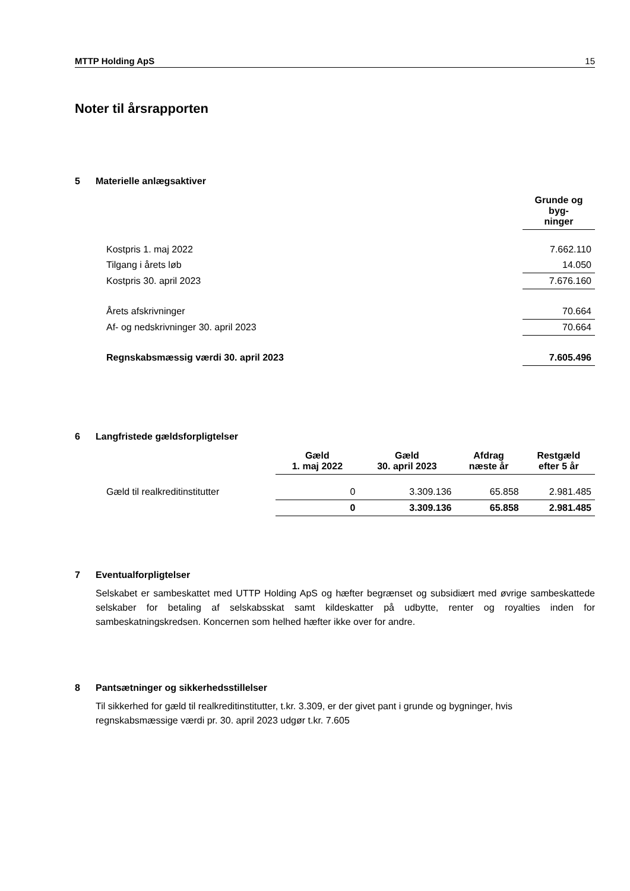MTTP Holding ApS 15
Noter til årsrapporten
5 Materielle anlægsaktiver
| | | Grunde og byg- ninger |
| | Kostpris 1. maj 2022 | 7.662.110 |
| | Tilgang i årets løb | 14.050 |
| | Kostpris 30. april 2023 | 7.676.160 |
| | Årets afskrivninger | 70.664 |
| | Af- og nedskrivninger 30. april 2023 | 70.664 |
| | Regnskabsmæssig værdi 30. april 2023 | 7.605.496 |
6 Langfristede gældsforpligtelser
| | | Gæld 1. maj 2022 | Gæld 30. april 2023 | Afdrag næste år | Restgæld efter 5 år |
| | Gæld til realkreditinstitutter | 0 | 3.309.136 | 65.858 | 2.981.485 |
| | | 0 | 3.309.136 | 65.858 | 2.981.485 |
7 Eventualforpligtelser
Selskabet er sambeskattet med UTTP Holding ApS og hæfter begrænset og subsidiært med øvrige sambeskattede selskaber for betaling af selskabsskat samt kildeskatter på udbytte, renter og royalties inden for sambeskatningskredsen. Koncernen som helhed hæfter ikke over for andre.
8 Pantsætninger og sikkerhedsstillelser
Til sikkerhed for gæld til realkreditinstitutter, t.kr. 3.309, er der givet pant i grunde og bygninger, hvis regnskabsmæssige værdi pr. 30. april 2023 udgør t.kr. 7.605